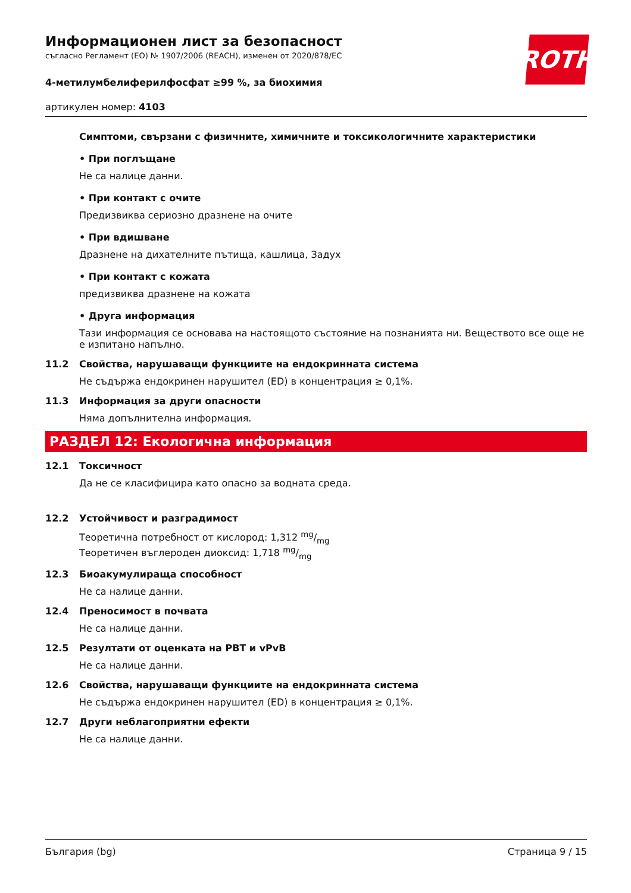ROTH
Информационен лист за безопасност
съгласно Регламент (ЕО) № 1907/2006 (REACH), изменен от 2020/878/ЕС
4-метилумбелиферилфосфат ≥99 %, за биохимия
артикулен номер: 4103
Симптоми, свързани с физичните, химичните и токсикологичните характеристики
• При поглъщане
Не са налице данни.
• При контакт с очите
Предизвиква сериозно дразнене на очите
• При вдишване
Дразнене на дихателните пътища, кашлица, Задух
• При контакт с кожата
предизвиква дразнене на кожата
• Друга информация
Тази информация се основава на настоящото състояние на познанията ни. Веществото все още не е изпитано напълно.
11.2 Свойства, нарушаващи функциите на ендокринната система
Не съдържа ендокринен нарушител (ED) в концентрация ≥ 0,1%.
11.3 Информация за други опасности
Няма допълнителна информация.
РАЗДЕЛ 12: Екологична информация
12.1 Токсичност
Да не се класифицира като опасно за водната среда.
12.2 Устойчивост и разградимост
Теоретична потребност от кислород: 1,312 mg/mg
Теоретичен въглероден диоксид: 1,718 mg/mg
12.3 Биоакумулираща способност
Не са налице данни.
12.4 Преносимост в почвата
Не са налице данни.
12.5 Резултати от оценката на PBT и vPvB
Не са налице данни.
12.6 Свойства, нарушаващи функциите на ендокринната система
Не съдържа ендокринен нарушител (ED) в концентрация ≥ 0,1%.
12.7 Други неблагоприятни ефекти
Не са налице данни.
България (bg) Страница 9 / 15